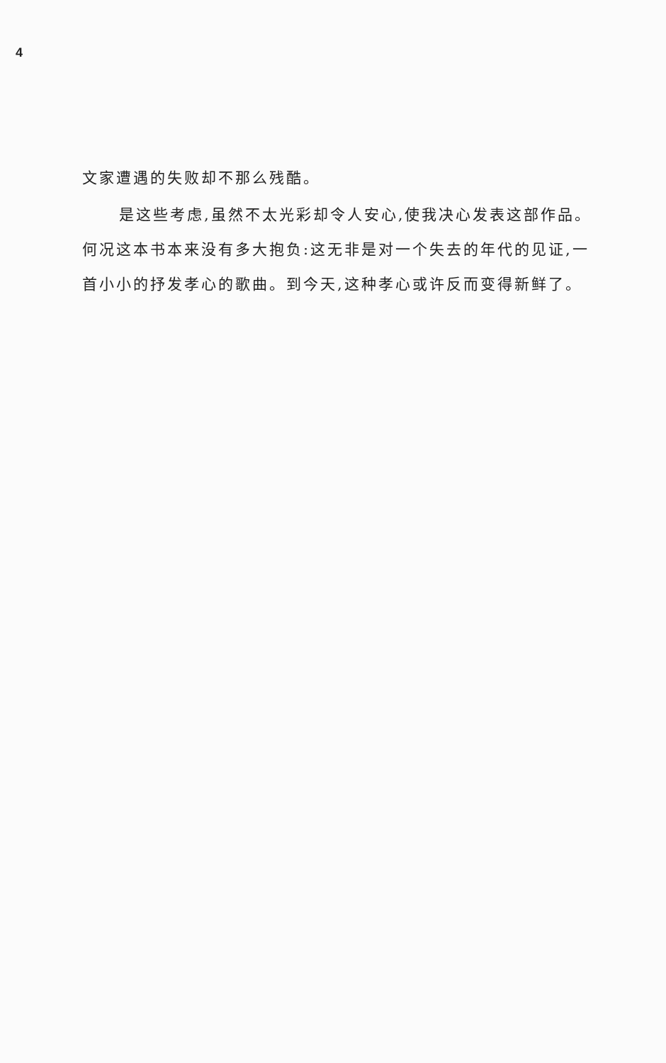4
文家遭遇的失败却不那么残酷。
是这些考虑,虽然不太光彩却令人安心,使我决心发表这部作品。何况这本书本来没有多大抱负:这无非是对一个失去的年代的见证,一首小小的抒发孝心的歌曲。到今天,这种孝心或许反而变得新鲜了。